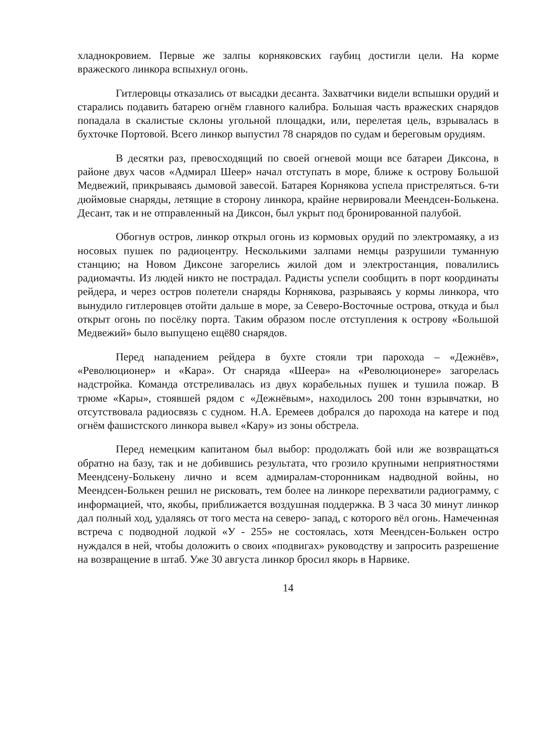хладнокровием. Первые же залпы корняковских гаубиц достигли цели. На корме вражеского линкора вспыхнул огонь.
Гитлеровцы отказались от высадки десанта. Захватчики видели вспышки орудий и старались подавить батарею огнём главного калибра. Большая часть вражеских снарядов попадала в скалистые склоны угольной площадки, или, перелетая цель, взрывалась в бухточке Портовой. Всего линкор выпустил 78 снарядов по судам и береговым орудиям.
В десятки раз, превосходящий по своей огневой мощи все батареи Диксона, в районе двух часов «Адмирал Шеер» начал отступать в море, ближе к острову Большой Медвежий, прикрываясь дымовой завесой. Батарея Корнякова успела пристреляться. 6-ти дюймовые снаряды, летящие в сторону линкора, крайне нервировали Меендсен-Болькена. Десант, так и не отправленный на Диксон, был укрыт под бронированной палубой.
Обогнув остров, линкор открыл огонь из кормовых орудий по электромаяку, а из носовых пушек по радиоцентру. Несколькими залпами немцы разрушили туманную станцию; на Новом Диксоне загорелись жилой дом и электростанция, повалились радиомачты. Из людей никто не пострадал. Радисты успели сообщить в порт координаты рейдера, и через остров полетели снаряды Корнякова, разрываясь у кормы линкора, что вынудило гитлеровцев отойти дальше в море, за Северо-Восточные острова, откуда и был открыт огонь по посёлку порта. Таким образом после отступления к острову «Большой Медвежий» было выпущено ещё80 снарядов.
Перед нападением рейдера в бухте стояли три парохода – «Дежнёв», «Революционер» и «Кара». От снаряда «Шеера» на «Революционере» загорелась надстройка. Команда отстреливалась из двух корабельных пушек и тушила пожар. В трюме «Кары», стоявшей рядом с «Дежнёвым», находилось 200 тонн взрывчатки, но отсутствовала радиосвязь с судном. Н.А. Еремеев добрался до парохода на катере и под огнём фашистского линкора вывел «Кару» из зоны обстрела.
Перед немецким капитаном был выбор: продолжать бой или же возвращаться обратно на базу, так и не добившись результата, что грозило крупными неприятностями Меендсену-Болькену лично и всем адмиралам-сторонникам надводной войны, но Меендсен-Болькен решил не рисковать, тем более на линкоре перехватили радиограмму, с информацией, что, якобы, приближается воздушная поддержка. В 3 часа 30 минут линкор дал полный ход, удаляясь от того места на северо- запад, с которого вёл огонь. Намеченная встреча с подводной лодкой «У - 255» не состоялась, хотя Меендсен-Болькен остро нуждался в ней, чтобы доложить о своих «подвигах» руководству и запросить разрешение на возвращение в штаб. Уже 30 августа линкор бросил якорь в Нарвике.
14